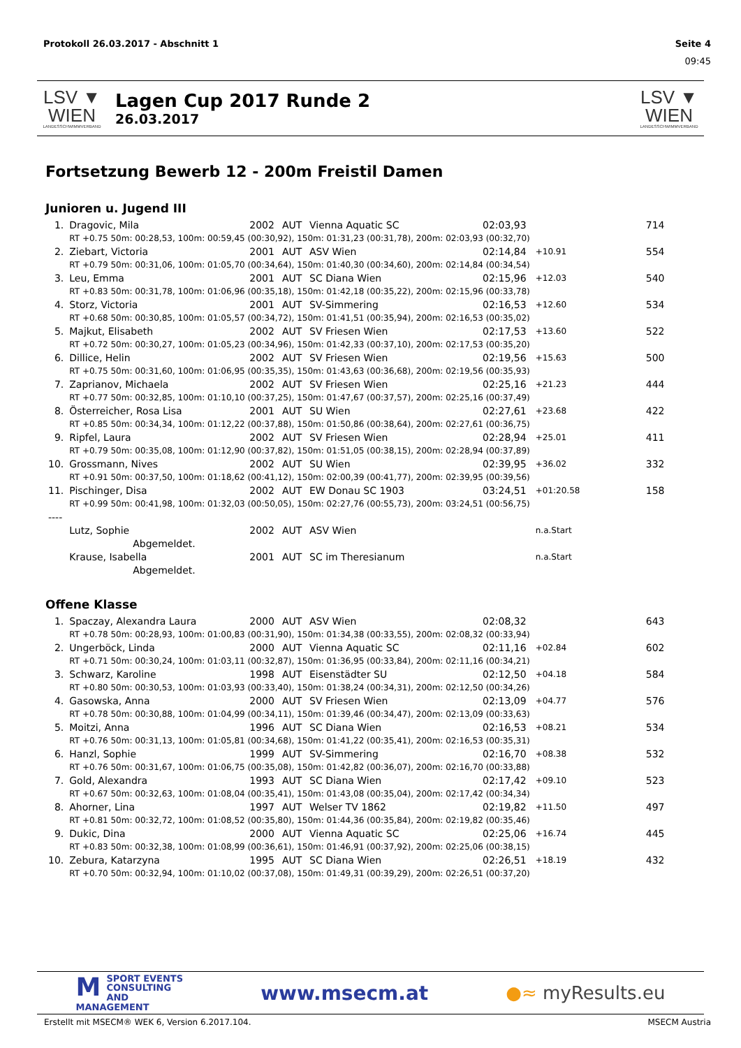Protokoll 26.03.2017 - Abschnitt 1 Seite 4
09:45
LSV ▼ WIEN
LANDESSCHWIMMVERBAND
Lagen Cup 2017 Runde 2
26.03.2017
LSV ▼ WIEN
LANDESSCHWIMMVERBAND
Fortsetzung Bewerb 12 - 200m Freistil Damen
Junioren u. Jugend III
| 1. | Dragovic, Mila | 2002 | AUT | Vienna Aquatic SC | 02:03,93 | | 714 |
| | RT +0.75 50m: 00:28,53, 100m: 00:59,45 (00:30,92), 150m: 01:31,23 (00:31,78), 200m: 02:03,93 (00:32,70) | | | | | | |
| 2. | Ziebart, Victoria | 2001 | AUT | ASV Wien | 02:14,84 | +10.91 | 554 |
| | RT +0.79 50m: 00:31,06, 100m: 01:05,70 (00:34,64), 150m: 01:40,30 (00:34,60), 200m: 02:14,84 (00:34,54) | | | | | | |
| 3. | Leu, Emma | 2001 | AUT | SC Diana Wien | 02:15,96 | +12.03 | 540 |
| | RT +0.83 50m: 00:31,78, 100m: 01:06,96 (00:35,18), 150m: 01:42,18 (00:35,22), 200m: 02:15,96 (00:33,78) | | | | | | |
| 4. | Storz, Victoria | 2001 | AUT | SV-Simmering | 02:16,53 | +12.60 | 534 |
| | RT +0.68 50m: 00:30,85, 100m: 01:05,57 (00:34,72), 150m: 01:41,51 (00:35,94), 200m: 02:16,53 (00:35,02) | | | | | | |
| 5. | Majkut, Elisabeth | 2002 | AUT | SV Friesen Wien | 02:17,53 | +13.60 | 522 |
| | RT +0.72 50m: 00:30,27, 100m: 01:05,23 (00:34,96), 150m: 01:42,33 (00:37,10), 200m: 02:17,53 (00:35,20) | | | | | | |
| 6. | Dillice, Helin | 2002 | AUT | SV Friesen Wien | 02:19,56 | +15.63 | 500 |
| | RT +0.75 50m: 00:31,60, 100m: 01:06,95 (00:35,35), 150m: 01:43,63 (00:36,68), 200m: 02:19,56 (00:35,93) | | | | | | |
| 7. | Zaprianov, Michaela | 2002 | AUT | SV Friesen Wien | 02:25,16 | +21.23 | 444 |
| | RT +0.77 50m: 00:32,85, 100m: 01:10,10 (00:37,25), 150m: 01:47,67 (00:37,57), 200m: 02:25,16 (00:37,49) | | | | | | |
| 8. | Österreicher, Rosa Lisa | 2001 | AUT | SU Wien | 02:27,61 | +23.68 | 422 |
| | RT +0.85 50m: 00:34,34, 100m: 01:12,22 (00:37,88), 150m: 01:50,86 (00:38,64), 200m: 02:27,61 (00:36,75) | | | | | | |
| 9. | Ripfel, Laura | 2002 | AUT | SV Friesen Wien | 02:28,94 | +25.01 | 411 |
| | RT +0.79 50m: 00:35,08, 100m: 01:12,90 (00:37,82), 150m: 01:51,05 (00:38,15), 200m: 02:28,94 (00:37,89) | | | | | | |
| 10. | Grossmann, Nives | 2002 | AUT | SU Wien | 02:39,95 | +36.02 | 332 |
| | RT +0.91 50m: 00:37,50, 100m: 01:18,62 (00:41,12), 150m: 02:00,39 (00:41,77), 200m: 02:39,95 (00:39,56) | | | | | | |
| 11. | Pischinger, Disa | 2002 | AUT | EW Donau SC 1903 | 03:24,51 | +01:20.58 | 158 |
| | RT +0.99 50m: 00:41,98, 100m: 01:32,03 (00:50,05), 150m: 02:27,76 (00:55,73), 200m: 03:24,51 (00:56,75) | | | | | | |
| ---- | | | | | | | |
| | Lutz, Sophie | 2002 | AUT | ASV Wien | | n.a.Start | |
| | Abgemeldet. | | | | | | |
| | Krause, Isabella | 2001 | AUT | SC im Theresianum | | n.a.Start | |
| | Abgemeldet. | | | | | | |
Offene Klasse
| 1. | Spaczay, Alexandra Laura | 2000 | AUT | ASV Wien | 02:08,32 | | 643 |
| | RT +0.78 50m: 00:28,93, 100m: 01:00,83 (00:31,90), 150m: 01:34,38 (00:33,55), 200m: 02:08,32 (00:33,94) | | | | | | |
| 2. | Ungerböck, Linda | 2000 | AUT | Vienna Aquatic SC | 02:11,16 | +02.84 | 602 |
| | RT +0.71 50m: 00:30,24, 100m: 01:03,11 (00:32,87), 150m: 01:36,95 (00:33,84), 200m: 02:11,16 (00:34,21) | | | | | | |
| 3. | Schwarz, Karoline | 1998 | AUT | Eisenstädter SU | 02:12,50 | +04.18 | 584 |
| | RT +0.80 50m: 00:30,53, 100m: 01:03,93 (00:33,40), 150m: 01:38,24 (00:34,31), 200m: 02:12,50 (00:34,26) | | | | | | |
| 4. | Gasowska, Anna | 2000 | AUT | SV Friesen Wien | 02:13,09 | +04.77 | 576 |
| | RT +0.78 50m: 00:30,88, 100m: 01:04,99 (00:34,11), 150m: 01:39,46 (00:34,47), 200m: 02:13,09 (00:33,63) | | | | | | |
| 5. | Moitzi, Anna | 1996 | AUT | SC Diana Wien | 02:16,53 | +08.21 | 534 |
| | RT +0.76 50m: 00:31,13, 100m: 01:05,81 (00:34,68), 150m: 01:41,22 (00:35,41), 200m: 02:16,53 (00:35,31) | | | | | | |
| 6. | Hanzl, Sophie | 1999 | AUT | SV-Simmering | 02:16,70 | +08.38 | 532 |
| | RT +0.76 50m: 00:31,67, 100m: 01:06,75 (00:35,08), 150m: 01:42,82 (00:36,07), 200m: 02:16,70 (00:33,88) | | | | | | |
| 7. | Gold, Alexandra | 1993 | AUT | SC Diana Wien | 02:17,42 | +09.10 | 523 |
| | RT +0.67 50m: 00:32,63, 100m: 01:08,04 (00:35,41), 150m: 01:43,08 (00:35,04), 200m: 02:17,42 (00:34,34) | | | | | | |
| 8. | Ahorner, Lina | 1997 | AUT | Welser TV 1862 | 02:19,82 | +11.50 | 497 |
| | RT +0.81 50m: 00:32,72, 100m: 01:08,52 (00:35,80), 150m: 01:44,36 (00:35,84), 200m: 02:19,82 (00:35,46) | | | | | | |
| 9. | Dukic, Dina | 2000 | AUT | Vienna Aquatic SC | 02:25,06 | +16.74 | 445 |
| | RT +0.83 50m: 00:32,38, 100m: 01:08,99 (00:36,61), 150m: 01:46,91 (00:37,92), 200m: 02:25,06 (00:38,15) | | | | | | |
| 10. | Zebura, Katarzyna | 1995 | AUT | SC Diana Wien | 02:26,51 | +18.19 | 432 |
| | RT +0.70 50m: 00:32,94, 100m: 01:10,02 (00:37,08), 150m: 01:49,31 (00:39,29), 200m: 02:26,51 (00:37,20) | | | | | | |
MSPORT EVENTS
CONSULTING AND
MANAGEMENT
www.msecm.at ●≈ myResults.eu
Erstellt mit MSECM® WEK 6, Version 6.2017.104. MSECM Austria